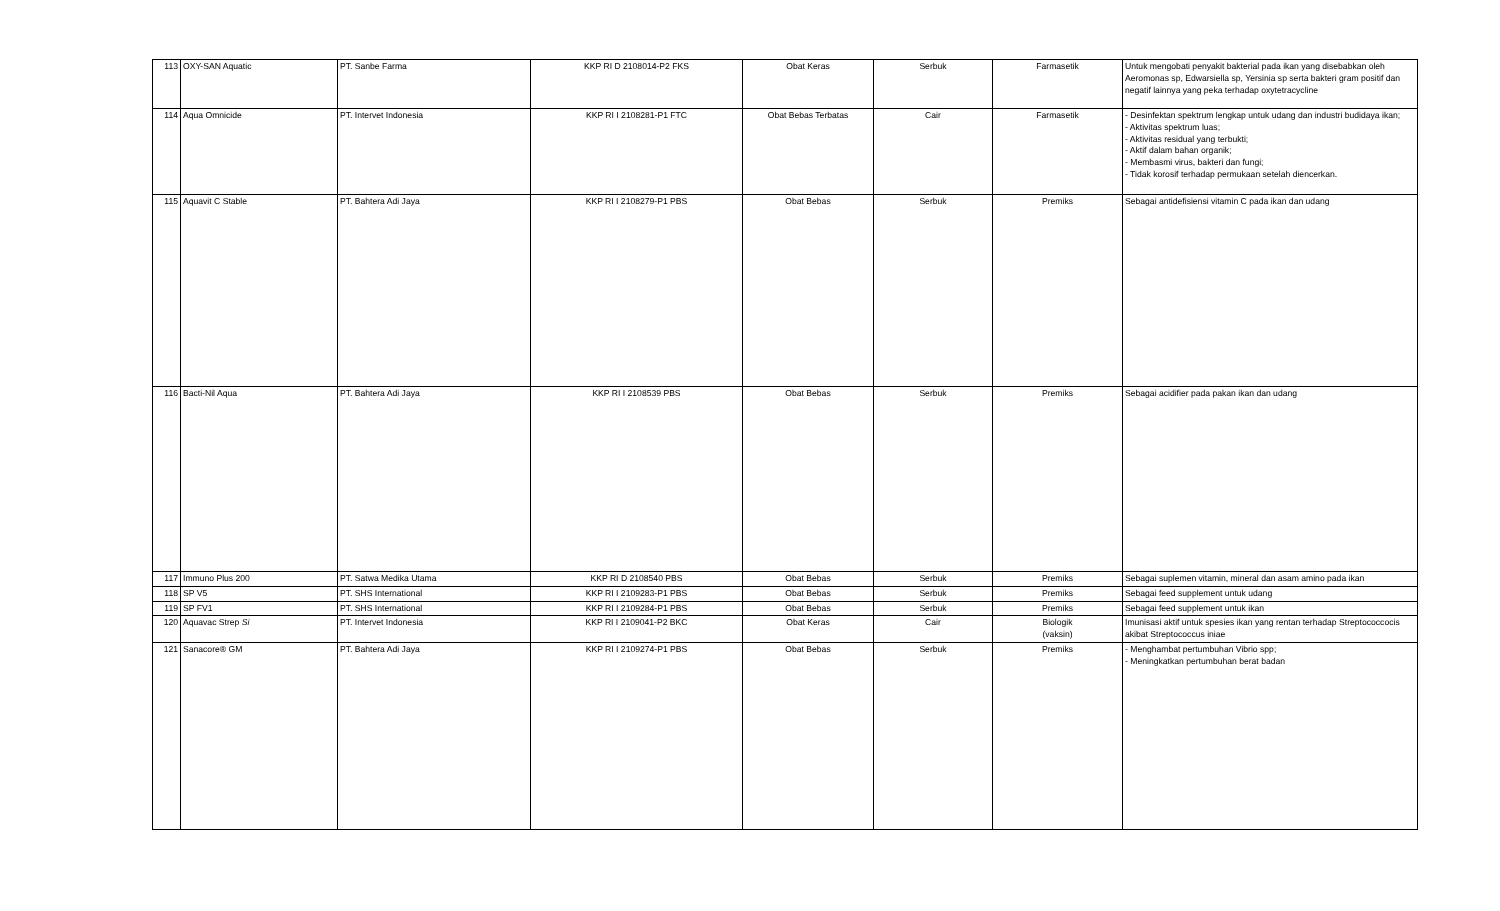| 113 | OXY-SAN Aquatic | PT. Sanbe Farma | KKP RI D 2108014-P2 FKS | Obat Keras | Serbuk | Farmasetik | Untuk mengobati penyakit bakterial pada ikan yang disebabkan oleh Aeromonas sp, Edwarsiella sp, Yersinia sp serta bakteri gram positif dan negatif lainnya yang peka terhadap oxytetracycline |
| 114 | Aqua Omnicide | PT. Intervet Indonesia | KKP RI I 2108281-P1 FTC | Obat Bebas Terbatas | Cair | Farmasetik | - Desinfektan spektrum lengkap untuk udang dan industri budidaya ikan; - Aktivitas spektrum luas; - Aktivitas residual yang terbukti; - Aktif dalam bahan organik; - Membasmi virus, bakteri dan fungi; - Tidak korosif terhadap permukaan setelah diencerkan. |
| 115 | Aquavit C Stable | PT. Bahtera Adi Jaya | KKP RI I 2108279-P1 PBS | Obat Bebas | Serbuk | Premiks | Sebagai antidefisiensi vitamin C pada ikan dan udang |
| 116 | Bacti-Nil Aqua | PT. Bahtera Adi Jaya | KKP RI I 2108539 PBS | Obat Bebas | Serbuk | Premiks | Sebagai acidifier pada pakan ikan dan udang |
| 117 | Immuno Plus 200 | PT. Satwa Medika Utama | KKP RI D 2108540 PBS | Obat Bebas | Serbuk | Premiks | Sebagai suplemen vitamin, mineral dan asam amino pada ikan |
| 118 | SP V5 | PT. SHS International | KKP RI I 2109283-P1 PBS | Obat Bebas | Serbuk | Premiks | Sebagai feed supplement untuk udang |
| 119 | SP FV1 | PT. SHS International | KKP RI I 2109284-P1 PBS | Obat Bebas | Serbuk | Premiks | Sebagai feed supplement untuk ikan |
| 120 | Aquavac Strep Si | PT. Intervet Indonesia | KKP RI I 2109041-P2 BKC | Obat Keras | Cair | Biologik (vaksin) | Imunisasi aktif untuk spesies ikan yang rentan terhadap Streptococcocis akibat Streptococcus iniae |
| 121 | Sanacore® GM | PT. Bahtera Adi Jaya | KKP RI I 2109274-P1 PBS | Obat Bebas | Serbuk | Premiks | - Menghambat pertumbuhan Vibrio spp; - Meningkatkan pertumbuhan berat badan |